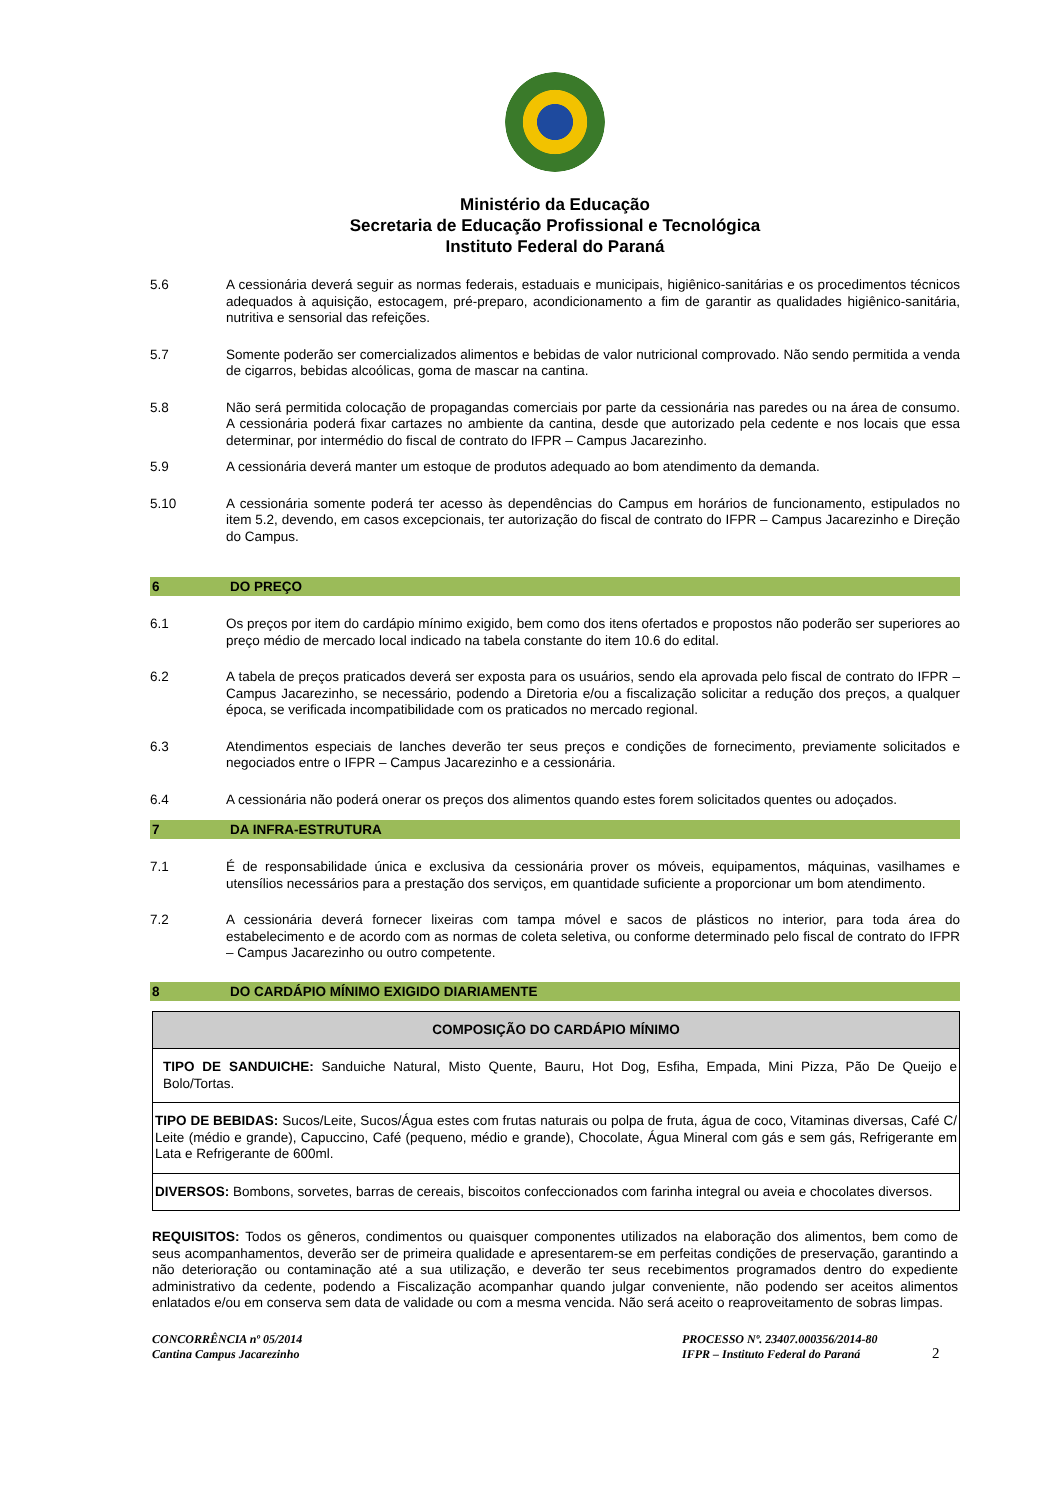Ministério da Educação
Secretaria de Educação Profissional e Tecnológica
Instituto Federal do Paraná
5.6 A cessionária deverá seguir as normas federais, estaduais e municipais, higiênico-sanitárias e os procedimentos técnicos adequados à aquisição, estocagem, pré-preparo, acondicionamento a fim de garantir as qualidades higiênico-sanitária, nutritiva e sensorial das refeições.
5.7 Somente poderão ser comercializados alimentos e bebidas de valor nutricional comprovado. Não sendo permitida a venda de cigarros, bebidas alcoólicas, goma de mascar na cantina.
5.8 Não será permitida colocação de propagandas comerciais por parte da cessionária nas paredes ou na área de consumo. A cessionária poderá fixar cartazes no ambiente da cantina, desde que autorizado pela cedente e nos locais que essa determinar, por intermédio do fiscal de contrato do IFPR – Campus Jacarezinho.
5.9 A cessionária deverá manter um estoque de produtos adequado ao bom atendimento da demanda.
5.10 A cessionária somente poderá ter acesso às dependências do Campus em horários de funcionamento, estipulados no item 5.2, devendo, em casos excepcionais, ter autorização do fiscal de contrato do IFPR – Campus Jacarezinho e Direção do Campus.
6 DO PREÇO
6.1 Os preços por item do cardápio mínimo exigido, bem como dos itens ofertados e propostos não poderão ser superiores ao preço médio de mercado local indicado na tabela constante do item 10.6 do edital.
6.2 A tabela de preços praticados deverá ser exposta para os usuários, sendo ela aprovada pelo fiscal de contrato do IFPR – Campus Jacarezinho, se necessário, podendo a Diretoria e/ou a fiscalização solicitar a redução dos preços, a qualquer época, se verificada incompatibilidade com os praticados no mercado regional.
6.3 Atendimentos especiais de lanches deverão ter seus preços e condições de fornecimento, previamente solicitados e negociados entre o IFPR – Campus Jacarezinho e a cessionária.
6.4 A cessionária não poderá onerar os preços dos alimentos quando estes forem solicitados quentes ou adoçados.
7 DA INFRA-ESTRUTURA
7.1 É de responsabilidade única e exclusiva da cessionária prover os móveis, equipamentos, máquinas, vasilhames e utensílios necessários para a prestação dos serviços, em quantidade suficiente a proporcionar um bom atendimento.
7.2 A cessionária deverá fornecer lixeiras com tampa móvel e sacos de plásticos no interior, para toda área do estabelecimento e de acordo com as normas de coleta seletiva, ou conforme determinado pelo fiscal de contrato do IFPR – Campus Jacarezinho ou outro competente.
8 DO CARDÁPIO MÍNIMO EXIGIDO DIARIAMENTE
| COMPOSIÇÃO DO CARDÁPIO MÍNIMO |
| --- |
| TIPO DE SANDUICHE: Sanduiche Natural, Misto Quente, Bauru, Hot Dog, Esfiha, Empada, Mini Pizza, Pão De Queijo e Bolo/Tortas. |
| TIPO DE BEBIDAS: Sucos/Leite, Sucos/Água estes com frutas naturais ou polpa de fruta, água de coco, Vitaminas diversas, Café C/ Leite (médio e grande), Capuccino, Café (pequeno, médio e grande), Chocolate, Água Mineral com gás e sem gás, Refrigerante em Lata e Refrigerante de 600ml. |
| DIVERSOS: Bombons, sorvetes, barras de cereais, biscoitos confeccionados com farinha integral ou aveia e chocolates diversos. |
REQUISITOS: Todos os gêneros, condimentos ou quaisquer componentes utilizados na elaboração dos alimentos, bem como de seus acompanhamentos, deverão ser de primeira qualidade e apresentarem-se em perfeitas condições de preservação, garantindo a não deterioração ou contaminação até a sua utilização, e deverão ter seus recebimentos programados dentro do expediente administrativo da cedente, podendo a Fiscalização acompanhar quando julgar conveniente, não podendo ser aceitos alimentos enlatados e/ou em conserva sem data de validade ou com a mesma vencida. Não será aceito o reaproveitamento de sobras limpas.
CONCORRÊNCIA nº 05/2014
Cantina Campus Jacarezinho
PROCESSO Nº. 23407.000356/2014-80
IFPR – Instituto Federal do Paraná
2